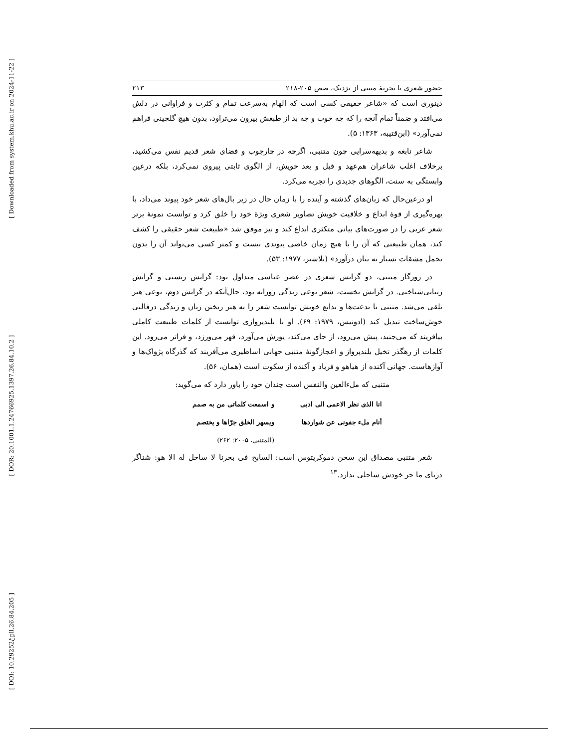[ Downloaded from system.khu.ac.ir on 2024-11-22 ]
[ DOR: 20.1001.1.24766925.1397.26.84.10.2 ]
[ DOI: 10.29252/jpll.26.84.205 ]
حضور شعری یا تجربهٔ متنبی از نزدیک، صص ۲۰۵-۲۱۸ ۲۱۳
دینوری است که «شاعر حقیقی کسی است که الهام به‌سرعت تمام و کثرت و فراوانی در دلش می‌افتد و ضمناً تمام آنچه را که چه خوب و چه بد از طبعش بیرون می‌تراود، بدون هیچ گلچینی فراهم نمی‌آورد» (ابن‌قتیبه، ۱۳۶۳: ۵).
شاعر نابغه و بدیهه‌سرایی چون متنبی، اگرچه در چارچوب و فضای شعر قدیم نفس می‌کشید، برخلاف اغلب شاعران هم‌عهد و قبل و بعد خویش، از الگوی ثابتی پیروی نمی‌کرد، بلکه درعین وابستگی به سنت، الگوهای جدیدی را تجربه می‌کرد.
او درعین‌حال که زبان‌های گذشته و آینده را با زمان حال در زیر بال‌های شعر خود پیوند می‌داد، با بهره‌گیری از قوهٔ ابداع و خلاقیت خویش تصاویر شعری ویژهٔ خود را خلق کرد و توانست نمونهٔ برتر شعر عربی را در صورت‌های بیانی متکثری ابداع کند و نیز موفق شد «طبیعت شعر حقیقی را کشف کند، همان طبیعتی که آن را با هیچ زمان خاصی پیوندی نیست و کمتر کسی می‌تواند آن را بدون تحمل مشقات بسیار به بیان درآورد» (بلاشیر، ۱۹۷۷: ۵۳).
در روزگار متنبی، دو گرایش شعری در عصر عباسی متداول بود: گرایش زیستی و گرایش زیبایی‌شناختی. در گرایش نخست، شعر نوعی زندگی روزانه بود، حال‌آنکه در گرایش دوم، نوعی هنر تلقی می‌شد. متنبی با بدعت‌ها و بدایع خویش توانست شعر را به هنر ریختن زبان و زندگی درقالبی خوش‌ساخت تبدیل کند (ادونیس، ۱۹۷۹: ۶۹). او با بلندپروازی توانست از کلمات طبیعت کاملی بیافریند که می‌جنبد، پیش می‌رود، از جای می‌کند، یورش می‌آورد، قهر می‌ورزد، و فراتر می‌رود. این کلمات از رهگذر تخیل بلندپرواز و اعجازگونهٔ متنبی جهانی اساطیری می‌آفریند که گذرگاه پژواک‌ها و آوازهاست. جهانی آکنده از هیاهو و فریاد و آکنده از سکوت است (همان، ۵۶).
متنبی که مل‌ءالعین والنفس است چندان خود را باور دارد که می‌گوید:
| انا الذی نظر الاعمی الی ادبی | و اسمعت کلماتی من به صمم |
| أنام ملء جفونی عن شواردها | ویسهر الخلق جرّاها و یختصم |
| | (المتنبی، ۲۰۰۵: ۲۶۲) |
شعر متنبی مصداق این سخن دموکریتوس است: السابح فی بحرنا لا ساحل له الا هو: شناگر دریای ما جز خودش ساحلی ندارد.<sup>۱۳</sup>